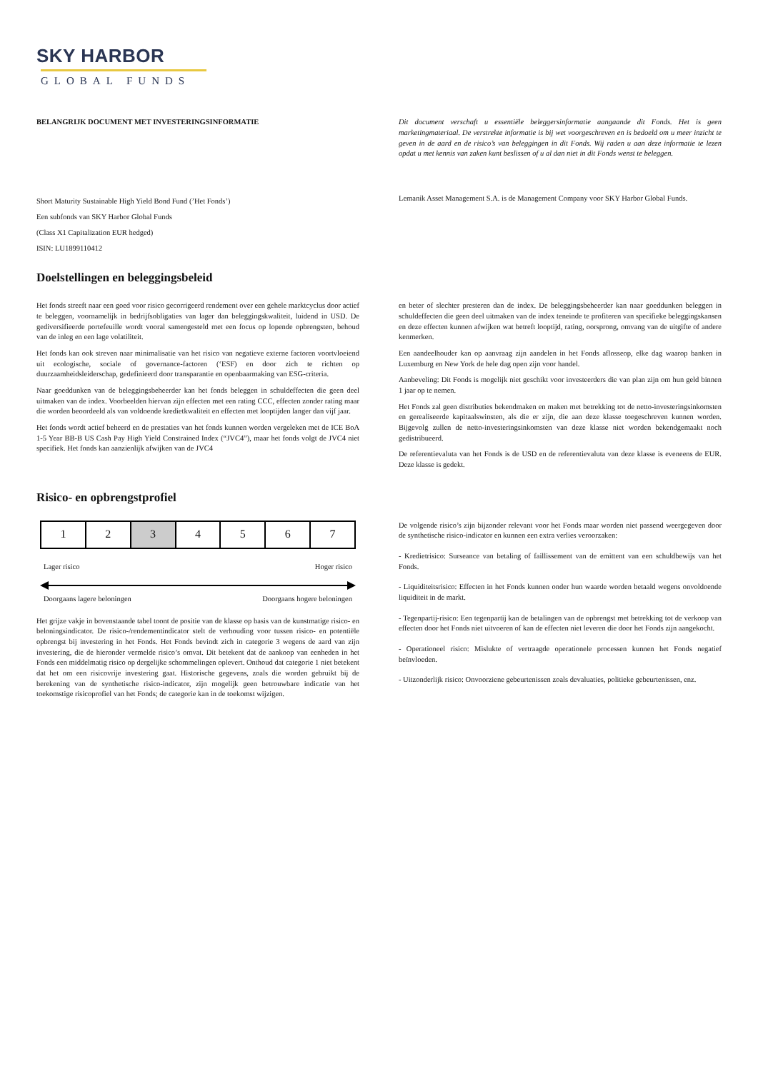SKY HARBOR
GLOBAL FUNDS
BELANGRIJK DOCUMENT MET INVESTERINGSINFORMATIE Dit document verschaft u essentiële beleggersinformatie aangaande dit Fonds. Het is geen marketingmateriaal. De verstrekte informatie is bij wet voorgeschreven en is bedoeld om u meer inzicht te geven in de aard en de risico’s van beleggingen in dit Fonds. Wij raden u aan deze informatie te lezen opdat u met kennis van zaken kunt beslissen of u al dan niet in dit Fonds wenst te beleggen.
Short Maturity Sustainable High Yield Bond Fund (’Het Fonds’)
Een subfonds van SKY Harbor Global Funds
(Class X1 Capitalization EUR hedged)
ISIN: LU1899110412
Lemanik Asset Management S.A. is de Management Company voor SKY Harbor Global Funds.
Doelstellingen en beleggingsbeleid
Het fonds streeft naar een goed voor risico gecorrigeerd rendement over een gehele marktcyclus door actief te beleggen, voornamelijk in bedrijfsobligaties van lager dan beleggingskwaliteit, luidend in USD. De gediversifieerde portefeuille wordt vooral samengesteld met een focus op lopende opbrengsten, behoud van de inleg en een lage volatiliteit.
Het fonds kan ook streven naar minimalisatie van het risico van negatieve externe factoren voortvloeiend uit ecologische, sociale of governance-factoren (‘ESF) en door zich te richten op duurzaamheidsleiderschap, gedefinieerd door transparantie en openbaarmaking van ESG-criteria.
Naar goeddunken van de beleggingsbeheerder kan het fonds beleggen in schuldeffecten die geen deel uitmaken van de index. Voorbeelden hiervan zijn effecten met een rating CCC, effecten zonder rating maar die worden beoordeeld als van voldoende kredietkwaliteit en effecten met looptijden langer dan vijf jaar.
Het fonds wordt actief beheerd en de prestaties van het fonds kunnen worden vergeleken met de ICE BoA 1-5 Year BB-B US Cash Pay High Yield Constrained Index (“JVC4”), maar het fonds volgt de JVC4 niet specifiek. Het fonds kan aanzienlijk afwijken van de JVC4
en beter of slechter presteren dan de index. De beleggingsbeheerder kan naar goeddunken beleggen in schuldeffecten die geen deel uitmaken van de index teneinde te profiteren van specifieke beleggingskansen en deze effecten kunnen afwijken wat betreft looptijd, rating, oorsprong, omvang van de uitgifte of andere kenmerken.
Een aandeelhouder kan op aanvraag zijn aandelen in het Fonds aflosseop, elke dag waarop banken in Luxemburg en New York de hele dag open zijn voor handel.
Aanbeveling: Dit Fonds is mogelijk niet geschikt voor investeerders die van plan zijn om hun geld binnen 1 jaar op te nemen.
Het Fonds zal geen distributies bekendmaken en maken met betrekking tot de netto-investeringsinkomsten en gerealiseerde kapitaalswinsten, als die er zijn, die aan deze klasse toegeschreven kunnen worden. Bijgevolg zullen de netto-investeringsinkomsten van deze klasse niet worden bekendgemaakt noch gedistribueerd.
De referentievaluta van het Fonds is de USD en de referentievaluta van deze klasse is eveneens de EUR. Deze klasse is gedekt.
Risico- en opbrengstprofiel
| 1 | 2 | 3 | 4 | 5 | 6 | 7 |
Lager risico Hoger risico
Doorgaans lagere beloningen Doorgaans hogere beloningen
Het grijze vakje in bovenstaande tabel toont de positie van de klasse op basis van de kunstmatige risico- en beloningsindicator. De risico-/rendementindicator stelt de verhouding voor tussen risico- en potentiële opbrengst bij investering in het Fonds. Het Fonds bevindt zich in categorie 3 wegens de aard van zijn investering, die de hieronder vermelde risico’s omvat. Dit betekent dat de aankoop van eenheden in het Fonds een middelmatig risico op dergelijke schommelingen oplevert. Onthoud dat categorie 1 niet betekent dat het om een risicovrije investering gaat. Historische gegevens, zoals die worden gebruikt bij de berekening van de synthetische risico-indicator, zijn mogelijk geen betrouwbare indicatie van het toekomstige risicoprofiel van het Fonds; de categorie kan in de toekomst wijzigen.
De volgende risico’s zijn bijzonder relevant voor het Fonds maar worden niet passend weergegeven door de synthetische risico-indicator en kunnen een extra verlies veroorzaken:
- Kredietrisico: Surseance van betaling of faillissement van de emittent van een schuldbewijs van het Fonds.
- Liquiditeitsrisico: Effecten in het Fonds kunnen onder hun waarde worden betaald wegens onvoldoende liquiditeit in de markt.
- Tegenpartij-risico: Een tegenpartij kan de betalingen van de opbrengst met betrekking tot de verkoop van effecten door het Fonds niet uitvoeren of kan de effecten niet leveren die door het Fonds zijn aangekocht.
- Operationeel risico: Mislukte of vertraagde operationele processen kunnen het Fonds negatief beïnvloeden.
- Uitzonderlijk risico: Onvoorziene gebeurtenissen zoals devaluaties, politieke gebeurtenissen, enz.